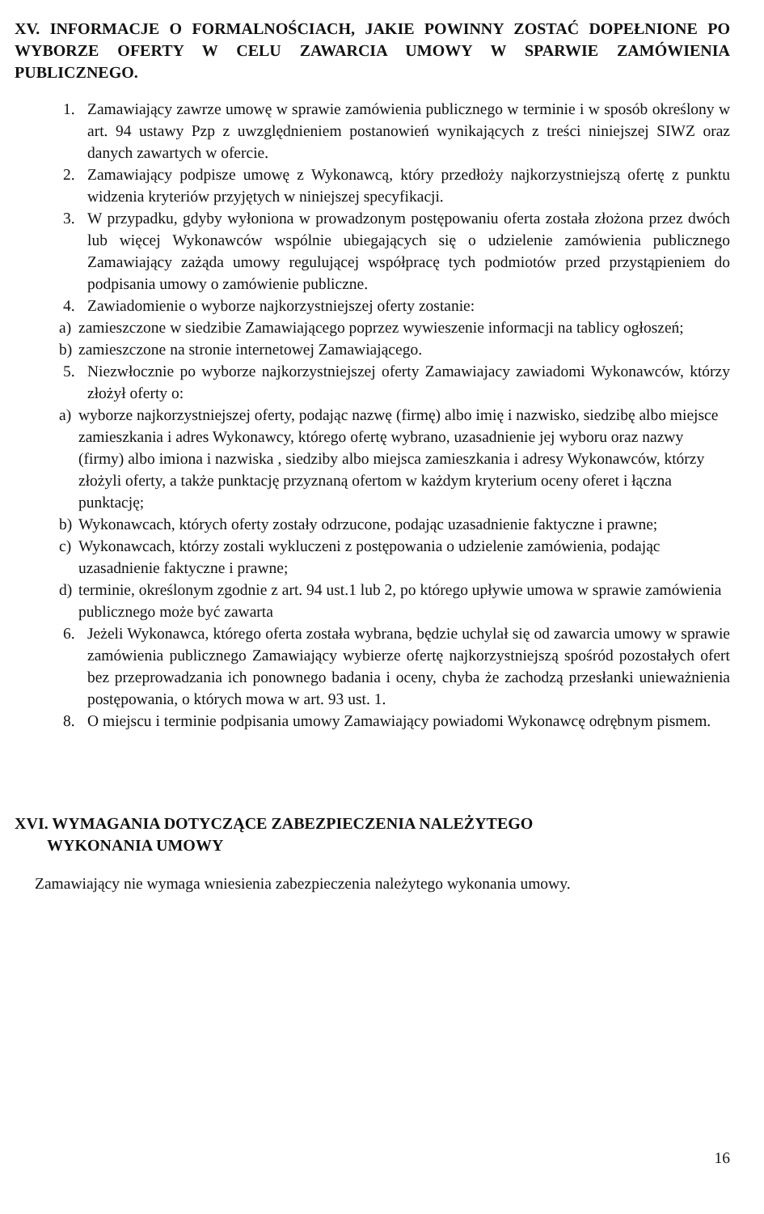XV. INFORMACJE O FORMALNOŚCIACH, JAKIE POWINNY ZOSTAĆ DOPEŁNIONE PO WYBORZE OFERTY W CELU ZAWARCIA UMOWY W SPARWIE ZAMÓWIENIA PUBLICZNEGO.
1. Zamawiający zawrze umowę w sprawie zamówienia publicznego w terminie i w sposób określony w art. 94 ustawy Pzp z uwzględnieniem postanowień wynikających z treści niniejszej SIWZ oraz danych zawartych w ofercie.
2. Zamawiający podpisze umowę z Wykonawcą, który przedłoży najkorzystniejszą ofertę z punktu widzenia kryteriów przyjętych w niniejszej specyfikacji.
3. W przypadku, gdyby wyłoniona w prowadzonym postępowaniu oferta została złożona przez dwóch lub więcej Wykonawców wspólnie ubiegających się o udzielenie zamówienia publicznego Zamawiający zażąda umowy regulującej współpracę tych podmiotów przed przystąpieniem do podpisania umowy o zamówienie publiczne.
4. Zawiadomienie o wyborze najkorzystniejszej oferty zostanie:
a) zamieszczone w siedzibie Zamawiającego poprzez wywieszenie informacji na tablicy ogłoszeń;
b) zamieszczone na stronie internetowej Zamawiającego.
5. Niezwłocznie po wyborze najkorzystniejszej oferty Zamawiajacy zawiadomi Wykonawców, którzy złożył oferty o:
a) wyborze najkorzystniejszej oferty, podając nazwę (firmę) albo imię i nazwisko, siedzibę albo miejsce zamieszkania i adres Wykonawcy, którego ofertę wybrano, uzasadnienie jej wyboru oraz nazwy (firmy) albo imiona i nazwiska , siedziby albo miejsca zamieszkania i adresy Wykonawców, którzy złożyli oferty, a także punktację przyznaną ofertom w każdym kryterium oceny oferet i łączna punktację;
b) Wykonawcach, których oferty zostały odrzucone, podając uzasadnienie faktyczne i prawne;
c) Wykonawcach, którzy zostali wykluczeni z postępowania o udzielenie zamówienia, podając uzasadnienie faktyczne i prawne;
d) terminie, określonym zgodnie z art. 94 ust.1 lub 2, po którego upływie umowa w sprawie zamówienia publicznego może być zawarta
6. Jeżeli Wykonawca, którego oferta została wybrana, będzie uchylał się od zawarcia umowy w sprawie zamówienia publicznego Zamawiający wybierze ofertę najkorzystniejszą spośród pozostałych ofert bez przeprowadzania ich ponownego badania i oceny, chyba że zachodzą przesłanki unieważnienia postępowania, o których mowa w art. 93 ust. 1.
8. O miejscu i terminie podpisania umowy Zamawiający powiadomi Wykonawcę odrębnym pismem.
XVI. WYMAGANIA DOTYCZĄCE ZABEZPIECZENIA NALEŻYTEGO
WYKONANIA UMOWY
Zamawiający nie wymaga wniesienia zabezpieczenia należytego wykonania umowy.
16